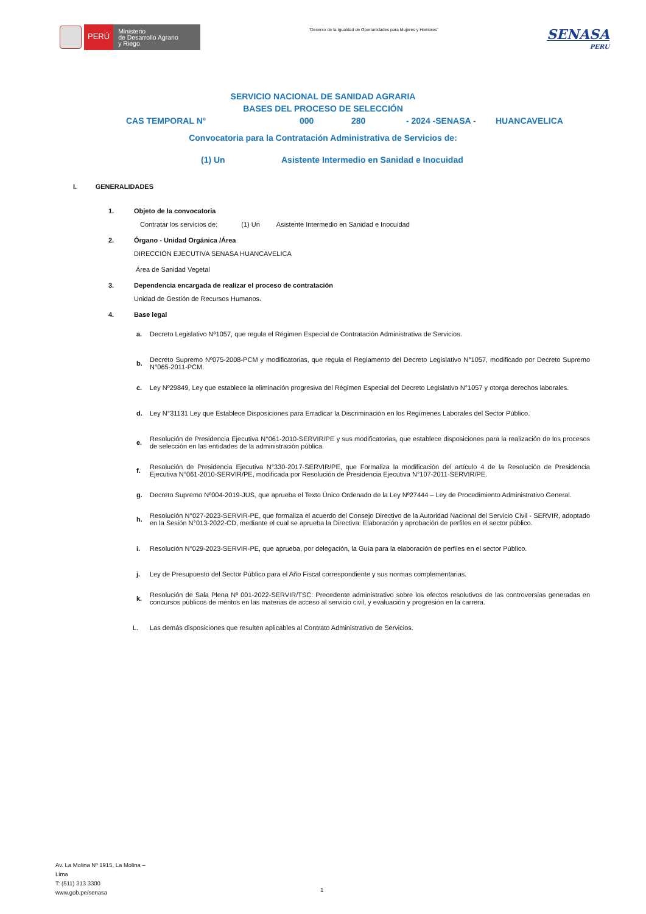PERÚ
Ministerio
de Desarrollo Agrario
y Riego
“Decenio de la Igualdad de Oportunidades para Mujeres y Hombres”
SENASA
PERU
SERVICIO NACIONAL DE SANIDAD AGRARIA
BASES DEL PROCESO DE SELECCIÓN
CAS TEMPORAL N° 000 280 - 2024 -SENASA - HUANCAVELICA
Convocatoria para la Contratación Administrativa de Servicios de:
(1) Un Asistente Intermedio en Sanidad e Inocuidad
I. GENERALIDADES
1. Objeto de la convocatoria
Contratar los servicios de: (1) Un Asistente Intermedio en Sanidad e Inocuidad
2. Órgano - Unidad Orgánica /Área
DIRECCIÓN EJECUTIVA SENASA HUANCAVELICA
Área de Sanidad Vegetal
3. Dependencia encargada de realizar el proceso de contratación
Unidad de Gestión de Recursos Humanos.
4. Base legal
a. Decreto Legislativo Nº1057, que regula el Régimen Especial de Contratación Administrativa de Servicios.
b. Decreto Supremo Nº075-2008-PCM y modificatorias, que regula el Reglamento del Decreto Legislativo N°1057, modificado por Decreto Supremo N°065-2011-PCM.
c. Ley Nº29849, Ley que establece la eliminación progresiva del Régimen Especial del Decreto Legislativo N°1057 y otorga derechos laborales.
d. Ley N°31131 Ley que Establece Disposiciones para Erradicar la Discriminación en los Regímenes Laborales del Sector Público.
e. Resolución de Presidencia Ejecutiva N°061-2010-SERVIR/PE y sus modificatorias, que establece disposiciones para la realización de los procesos de selección en las entidades de la administración pública.
f. Resolución de Presidencia Ejecutiva N°330-2017-SERVIR/PE, que Formaliza la modificación del artículo 4 de la Resolución de Presidencia Ejecutiva N°061-2010-SERVIR/PE, modificada por Resolución de Presidencia Ejecutiva N°107-2011-SERVIR/PE.
g. Decreto Supremo Nº004-2019-JUS, que aprueba el Texto Único Ordenado de la Ley Nº27444 – Ley de Procedimiento Administrativo General.
h. Resolución N°027-2023-SERVIR-PE, que formaliza el acuerdo del Consejo Directivo de la Autoridad Nacional del Servicio Civil - SERVIR, adoptado en la Sesión N°013-2022-CD, mediante el cual se aprueba la Directiva: Elaboración y aprobación de perfiles en el sector público.
i. Resolución N°029-2023-SERVIR-PE, que aprueba, por delegación, la Guía para la elaboración de perfiles en el sector Público.
j. Ley de Presupuesto del Sector Público para el Año Fiscal correspondiente y sus normas complementarias.
k. Resolución de Sala Plena Nº 001-2022-SERVIR/TSC: Precedente administrativo sobre los efectos resolutivos de las controversias generadas en concursos públicos de méritos en las materias de acceso al servicio civil, y evaluación y progresión en la carrera.
L. Las demás disposiciones que resulten aplicables al Contrato Administrativo de Servicios.
Av. La Molina Nº 1915, La Molina –
Lima
T: (511) 313 3300
www.gob.pe/senasa
1